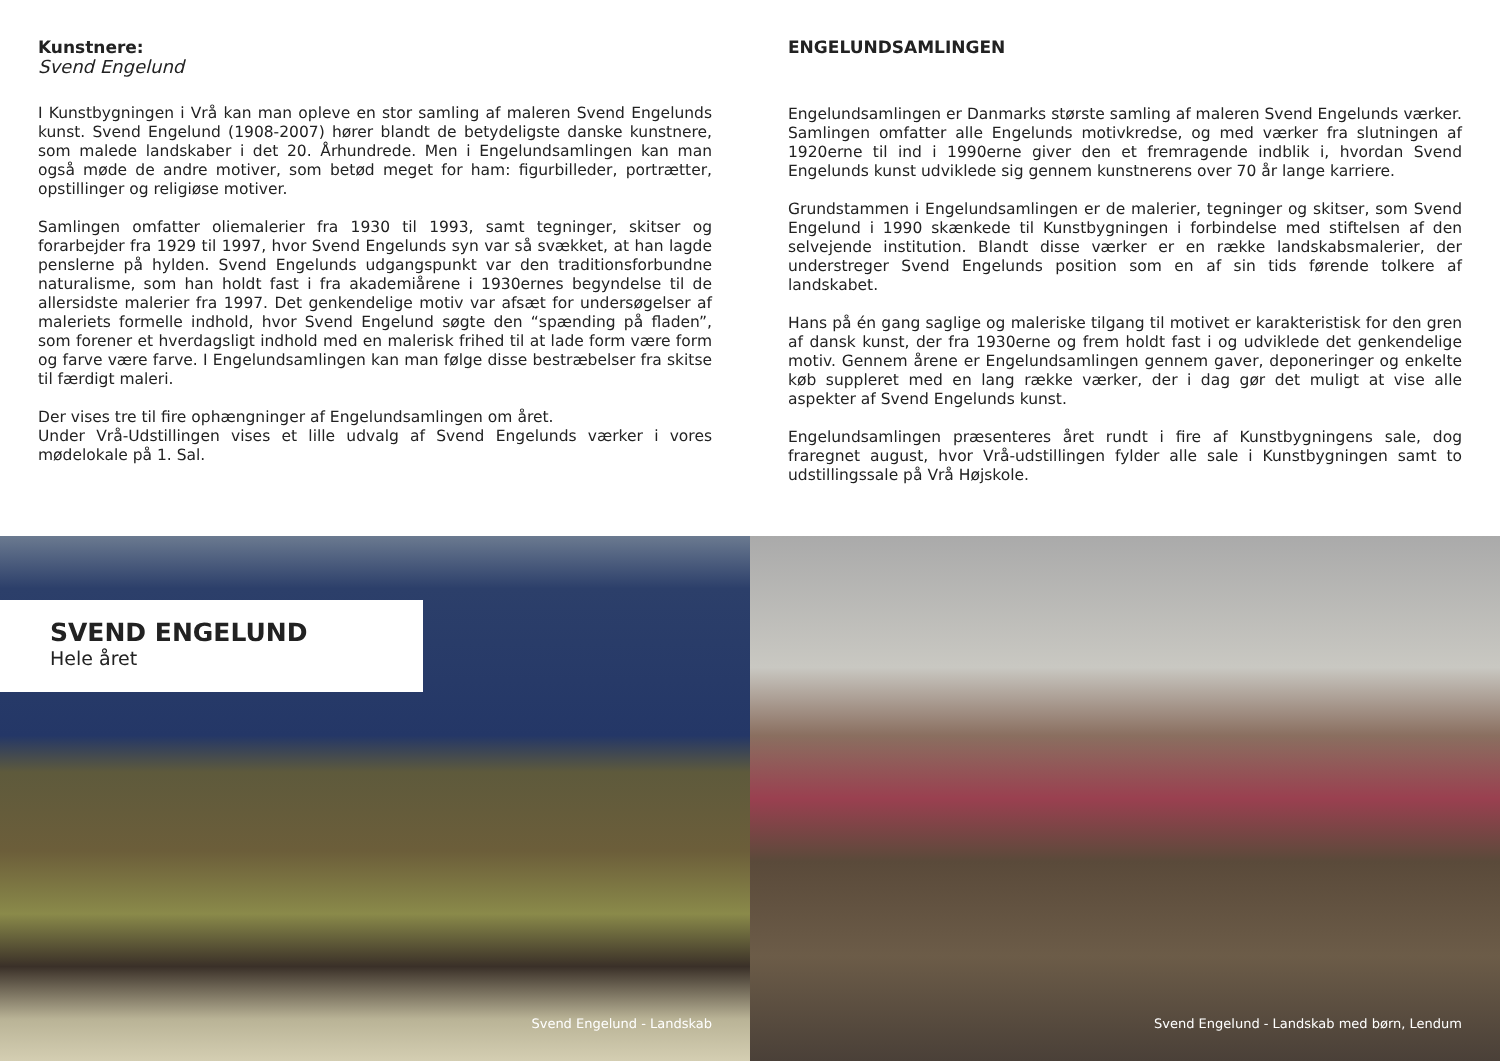Kunstnere:
Svend Engelund
I Kunstbygningen i Vrå kan man opleve en stor samling af maleren Svend Engelunds kunst. Svend Engelund (1908-2007) hører blandt de betydeligste danske kunstnere, som malede landskaber i det 20. Århundrede. Men i Engelundsamlingen kan man også møde de andre motiver, som betød meget for ham: figurbilleder, portrætter, opstillinger og religiøse motiver.
Samlingen omfatter oliemalerier fra 1930 til 1993, samt tegninger, skitser og forarbejder fra 1929 til 1997, hvor Svend Engelunds syn var så svækket, at han lagde penslerne på hylden. Svend Engelunds udgangspunkt var den traditionsforbundne naturalisme, som han holdt fast i fra akademiårene i 1930ernes begyndelse til de allersidste malerier fra 1997. Det genkendelige motiv var afsæt for undersøgelser af maleriets formelle indhold, hvor Svend Engelund søgte den “spænding på fladen”, som forener et hverdagsligt indhold med en malerisk frihed til at lade form være form og farve være farve. I Engelundsamlingen kan man følge disse bestræbelser fra skitse til færdigt maleri.
Der vises tre til fire ophængninger af Engelundsamlingen om året.
Under Vrå-Udstillingen vises et lille udvalg af Svend Engelunds værker i vores mødelokale på 1. Sal.
ENGELUNDSAMLINGEN
Engelundsamlingen er Danmarks største samling af maleren Svend Engelunds værker. Samlingen omfatter alle Engelunds motivkredse, og med værker fra slutningen af 1920erne til ind i 1990erne giver den et fremragende indblik i, hvordan Svend Engelunds kunst udviklede sig gennem kunstnerens over 70 år lange karriere.
Grundstammen i Engelundsamlingen er de malerier, tegninger og skitser, som Svend Engelund i 1990 skænkede til Kunstbygningen i forbindelse med stiftelsen af den selvejende institution. Blandt disse værker er en række landskabsmalerier, der understreger Svend Engelunds position som en af sin tids førende tolkere af landskabet.
Hans på én gang saglige og maleriske tilgang til motivet er karakteristisk for den gren af dansk kunst, der fra 1930erne og frem holdt fast i og udviklede det genkendelige motiv. Gennem årene er Engelundsamlingen gennem gaver, deponeringer og enkelte køb suppleret med en lang række værker, der i dag gør det muligt at vise alle aspekter af Svend Engelunds kunst.
Engelundsamlingen præsenteres året rundt i fire af Kunstbygningens sale, dog fraregnet august, hvor Vrå-udstillingen fylder alle sale i Kunstbygningen samt to udstillingssale på Vrå Højskole.
SVEND ENGELUND
Hele året
Svend Engelund - Landskab
Svend Engelund - Landskab med børn, Lendum